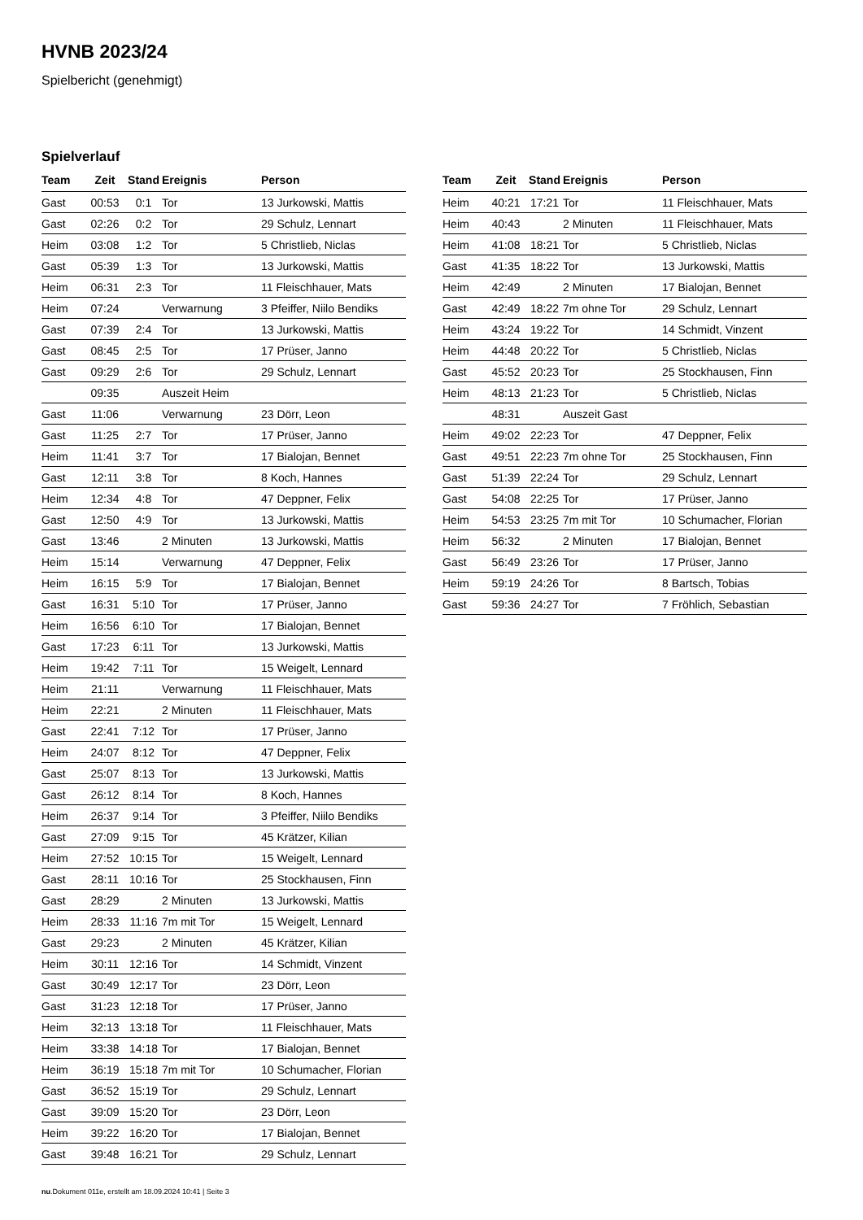HVNB 2023/24
Spielbericht (genehmigt)
Spielverlauf
| Team | Zeit | Stand | Ereignis | Person |
| --- | --- | --- | --- | --- |
| Gast | 00:53 | 0:1 | Tor | 13 Jurkowski, Mattis |
| Gast | 02:26 | 0:2 | Tor | 29 Schulz, Lennart |
| Heim | 03:08 | 1:2 | Tor | 5 Christlieb, Niclas |
| Gast | 05:39 | 1:3 | Tor | 13 Jurkowski, Mattis |
| Heim | 06:31 | 2:3 | Tor | 11 Fleischhauer, Mats |
| Heim | 07:24 | | Verwarnung | 3 Pfeiffer, Niilo Bendiks |
| Gast | 07:39 | 2:4 | Tor | 13 Jurkowski, Mattis |
| Gast | 08:45 | 2:5 | Tor | 17 Prüser, Janno |
| Gast | 09:29 | 2:6 | Tor | 29 Schulz, Lennart |
| | 09:35 | | Auszeit Heim | |
| Gast | 11:06 | | Verwarnung | 23 Dörr, Leon |
| Gast | 11:25 | 2:7 | Tor | 17 Prüser, Janno |
| Heim | 11:41 | 3:7 | Tor | 17 Bialojan, Bennet |
| Gast | 12:11 | 3:8 | Tor | 8 Koch, Hannes |
| Heim | 12:34 | 4:8 | Tor | 47 Deppner, Felix |
| Gast | 12:50 | 4:9 | Tor | 13 Jurkowski, Mattis |
| Gast | 13:46 | | 2 Minuten | 13 Jurkowski, Mattis |
| Heim | 15:14 | | Verwarnung | 47 Deppner, Felix |
| Heim | 16:15 | 5:9 | Tor | 17 Bialojan, Bennet |
| Gast | 16:31 | 5:10 | Tor | 17 Prüser, Janno |
| Heim | 16:56 | 6:10 | Tor | 17 Bialojan, Bennet |
| Gast | 17:23 | 6:11 | Tor | 13 Jurkowski, Mattis |
| Heim | 19:42 | 7:11 | Tor | 15 Weigelt, Lennard |
| Heim | 21:11 | | Verwarnung | 11 Fleischhauer, Mats |
| Heim | 22:21 | | 2 Minuten | 11 Fleischhauer, Mats |
| Gast | 22:41 | 7:12 | Tor | 17 Prüser, Janno |
| Heim | 24:07 | 8:12 | Tor | 47 Deppner, Felix |
| Gast | 25:07 | 8:13 | Tor | 13 Jurkowski, Mattis |
| Gast | 26:12 | 8:14 | Tor | 8 Koch, Hannes |
| Heim | 26:37 | 9:14 | Tor | 3 Pfeiffer, Niilo Bendiks |
| Gast | 27:09 | 9:15 | Tor | 45 Krätzer, Kilian |
| Heim | 27:52 | 10:15 | Tor | 15 Weigelt, Lennard |
| Gast | 28:11 | 10:16 | Tor | 25 Stockhausen, Finn |
| Gast | 28:29 | | 2 Minuten | 13 Jurkowski, Mattis |
| Heim | 28:33 | 11:16 | 7m mit Tor | 15 Weigelt, Lennard |
| Gast | 29:23 | | 2 Minuten | 45 Krätzer, Kilian |
| Heim | 30:11 | 12:16 | Tor | 14 Schmidt, Vinzent |
| Gast | 30:49 | 12:17 | Tor | 23 Dörr, Leon |
| Gast | 31:23 | 12:18 | Tor | 17 Prüser, Janno |
| Heim | 32:13 | 13:18 | Tor | 11 Fleischhauer, Mats |
| Heim | 33:38 | 14:18 | Tor | 17 Bialojan, Bennet |
| Heim | 36:19 | 15:18 | 7m mit Tor | 10 Schumacher, Florian |
| Gast | 36:52 | 15:19 | Tor | 29 Schulz, Lennart |
| Gast | 39:09 | 15:20 | Tor | 23 Dörr, Leon |
| Heim | 39:22 | 16:20 | Tor | 17 Bialojan, Bennet |
| Gast | 39:48 | 16:21 | Tor | 29 Schulz, Lennart |
| Team | Zeit | Stand | Ereignis | Person |
| --- | --- | --- | --- | --- |
| Heim | 40:21 | 17:21 | Tor | 11 Fleischhauer, Mats |
| Heim | 40:43 | | 2 Minuten | 11 Fleischhauer, Mats |
| Heim | 41:08 | 18:21 | Tor | 5 Christlieb, Niclas |
| Gast | 41:35 | 18:22 | Tor | 13 Jurkowski, Mattis |
| Heim | 42:49 | | 2 Minuten | 17 Bialojan, Bennet |
| Gast | 42:49 | 18:22 | 7m ohne Tor | 29 Schulz, Lennart |
| Heim | 43:24 | 19:22 | Tor | 14 Schmidt, Vinzent |
| Heim | 44:48 | 20:22 | Tor | 5 Christlieb, Niclas |
| Gast | 45:52 | 20:23 | Tor | 25 Stockhausen, Finn |
| Heim | 48:13 | 21:23 | Tor | 5 Christlieb, Niclas |
| | 48:31 | | Auszeit Gast | |
| Heim | 49:02 | 22:23 | Tor | 47 Deppner, Felix |
| Gast | 49:51 | 22:23 | 7m ohne Tor | 25 Stockhausen, Finn |
| Gast | 51:39 | 22:24 | Tor | 29 Schulz, Lennart |
| Gast | 54:08 | 22:25 | Tor | 17 Prüser, Janno |
| Heim | 54:53 | 23:25 | 7m mit Tor | 10 Schumacher, Florian |
| Heim | 56:32 | | 2 Minuten | 17 Bialojan, Bennet |
| Gast | 56:49 | 23:26 | Tor | 17 Prüser, Janno |
| Heim | 59:19 | 24:26 | Tor | 8 Bartsch, Tobias |
| Gast | 59:36 | 24:27 | Tor | 7 Fröhlich, Sebastian |
nu.Dokument 011e, erstellt am 18.09.2024 10:41 | Seite 3